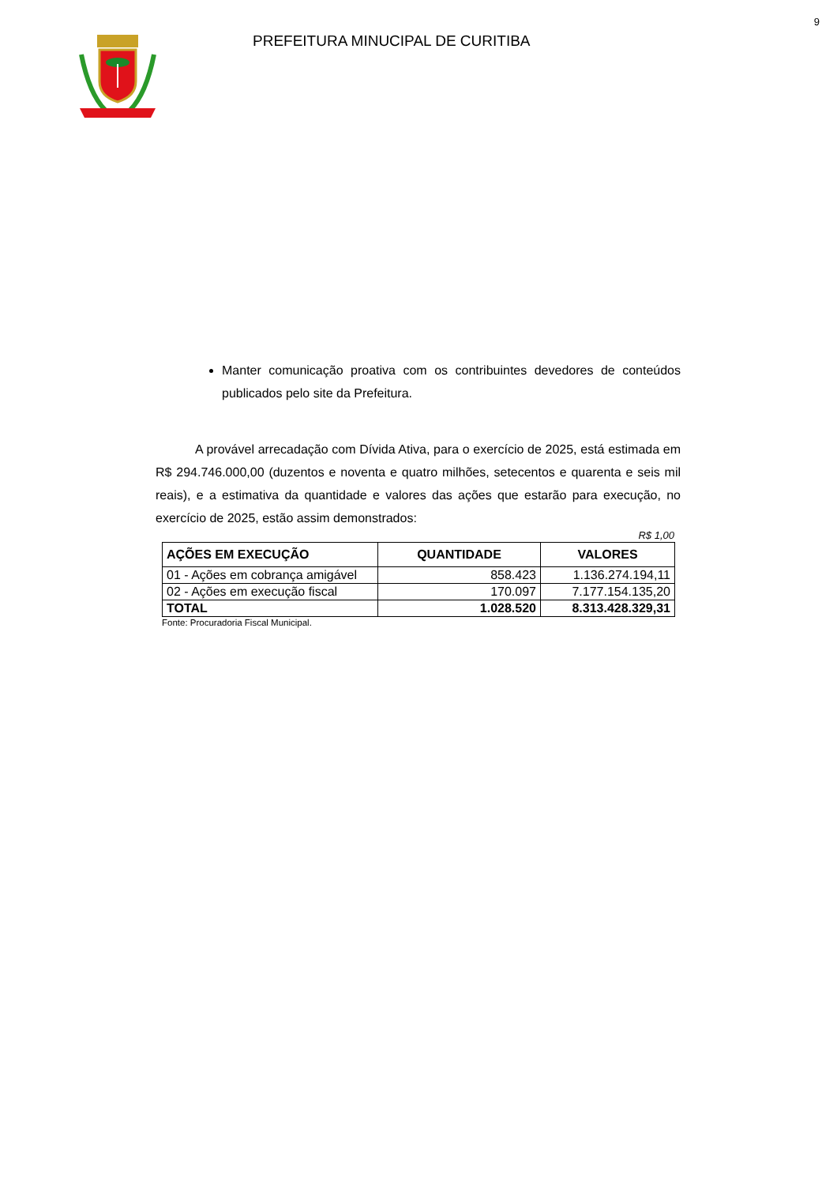9
PREFEITURA MINUCIPAL DE CURITIBA
Manter comunicação proativa com os contribuintes devedores de conteúdos publicados pelo site da Prefeitura.
A provável arrecadação com Dívida Ativa, para o exercício de 2025, está estimada em R$ 294.746.000,00 (duzentos e noventa e quatro milhões, setecentos e quarenta e seis mil reais), e a estimativa da quantidade e valores das ações que estarão para execução, no exercício de 2025, estão assim demonstrados:
R$ 1,00
| AÇÕES EM EXECUÇÃO | QUANTIDADE | VALORES |
| --- | --- | --- |
| 01 - Ações em cobrança amigável | 858.423 | 1.136.274.194,11 |
| 02 - Ações em execução fiscal | 170.097 | 7.177.154.135,20 |
| TOTAL | 1.028.520 | 8.313.428.329,31 |
Fonte: Procuradoria Fiscal Municipal.